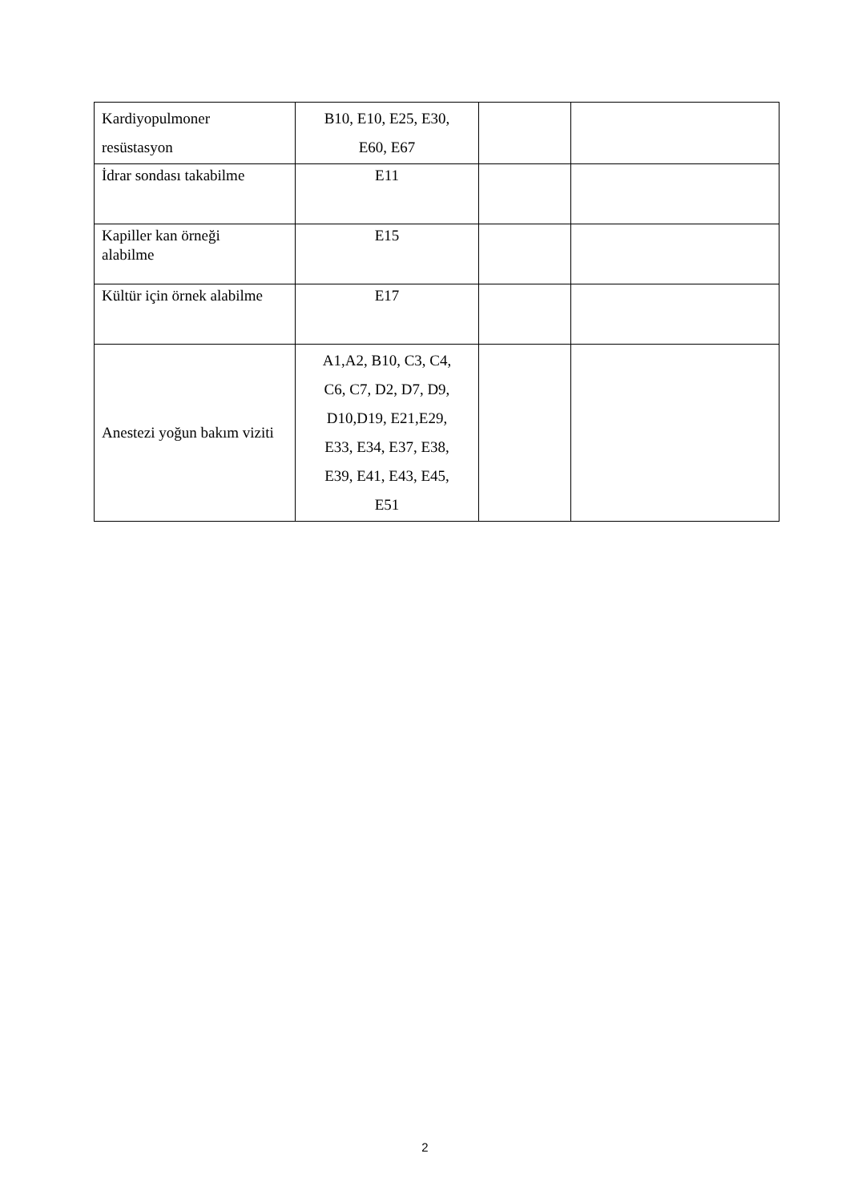| Kardiyopulmoner resüstasyon | B10, E10, E25, E30, E60, E67 | | |
| İdrar sondası takabilme | E11 | | |
| Kapiller kan örneği alabilme | E15 | | |
| Kültür için örnek alabilme | E17 | | |
| Anestezi yoğun bakım viziti | A1,A2, B10, C3, C4, C6, C7, D2, D7, D9, D10,D19, E21,E29, E33, E34, E37, E38, E39, E41, E43, E45, E51 | | |
2